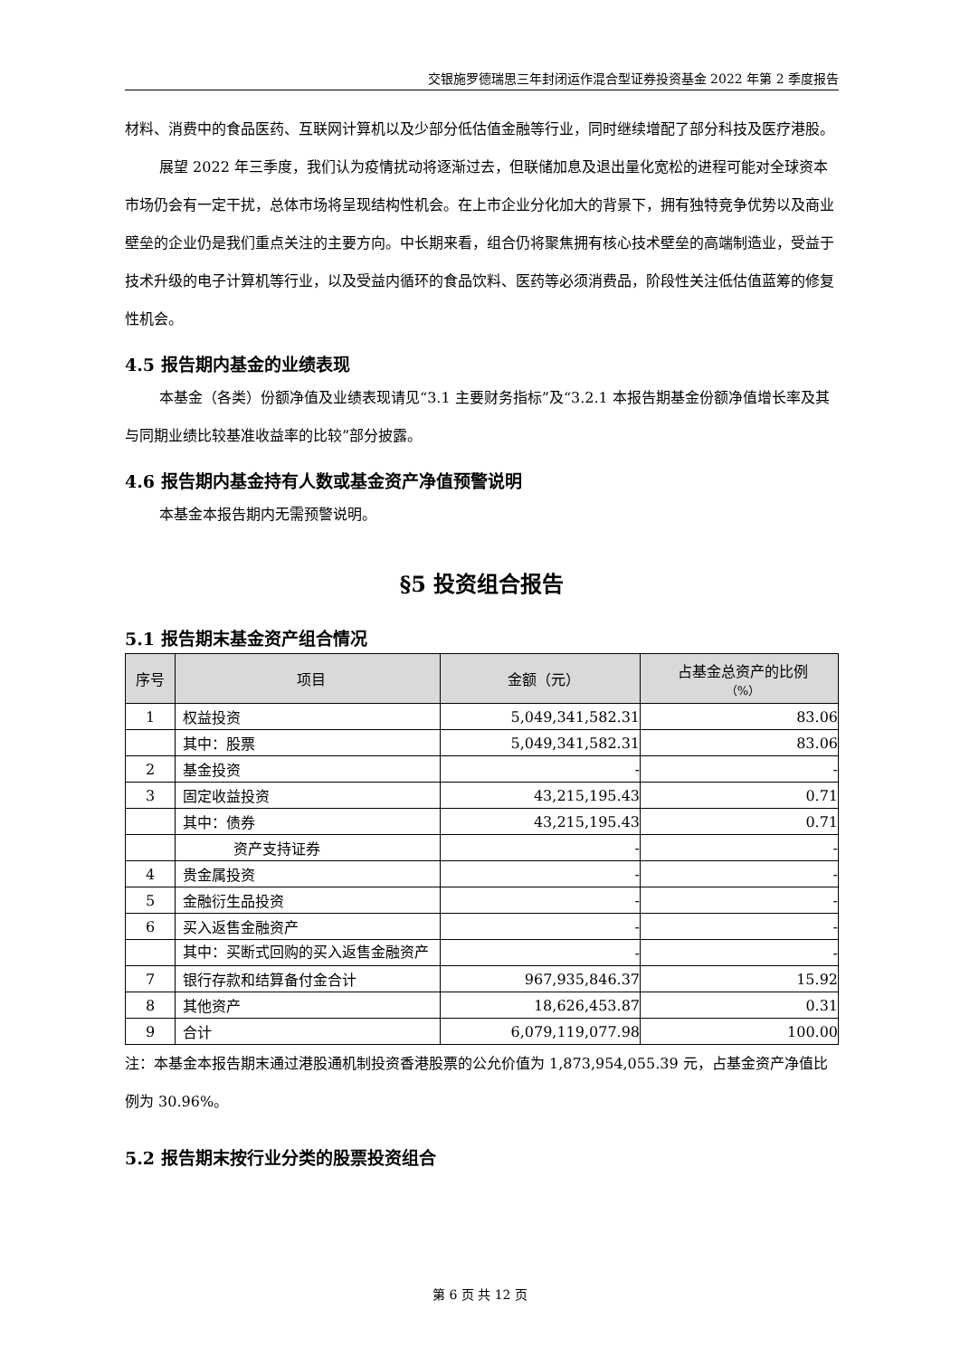交银施罗德瑞思三年封闭运作混合型证券投资基金 2022 年第 2 季度报告
材料、消费中的食品医药、互联网计算机以及少部分低估值金融等行业，同时继续增配了部分科技及医疗港股。
展望 2022 年三季度，我们认为疫情扰动将逐渐过去，但联储加息及退出量化宽松的进程可能对全球资本市场仍会有一定干扰，总体市场将呈现结构性机会。在上市企业分化加大的背景下，拥有独特竞争优势以及商业壁垒的企业仍是我们重点关注的主要方向。中长期来看，组合仍将聚焦拥有核心技术壁垒的高端制造业，受益于技术升级的电子计算机等行业，以及受益内循环的食品饮料、医药等必须消费品，阶段性关注低估值蓝筹的修复性机会。
4.5 报告期内基金的业绩表现
本基金（各类）份额净值及业绩表现请见“3.1 主要财务指标”及“3.2.1 本报告期基金份额净值增长率及其与同期业绩比较基准收益率的比较”部分披露。
4.6 报告期内基金持有人数或基金资产净值预警说明
本基金本报告期内无需预警说明。
§5 投资组合报告
5.1 报告期末基金资产组合情况
| 序号 | 项目 | 金额（元） | 占基金总资产的比例 （%） |
| --- | --- | --- | --- |
| 1 | 权益投资 | 5,049,341,582.31 | 83.06 |
| | 其中：股票 | 5,049,341,582.31 | 83.06 |
| 2 | 基金投资 | - | - |
| 3 | 固定收益投资 | 43,215,195.43 | 0.71 |
| | 其中：债券 | 43,215,195.43 | 0.71 |
| | 资产支持证券 | - | - |
| 4 | 贵金属投资 | - | - |
| 5 | 金融衍生品投资 | - | - |
| 6 | 买入返售金融资产 | - | - |
| | 其中：买断式回购的买入返售金融资产 | - | - |
| 7 | 银行存款和结算备付金合计 | 967,935,846.37 | 15.92 |
| 8 | 其他资产 | 18,626,453.87 | 0.31 |
| 9 | 合计 | 6,079,119,077.98 | 100.00 |
注：本基金本报告期末通过港股通机制投资香港股票的公允价值为 1,873,954,055.39 元，占基金资产净值比例为 30.96%。
5.2 报告期末按行业分类的股票投资组合
第 6 页 共 12 页